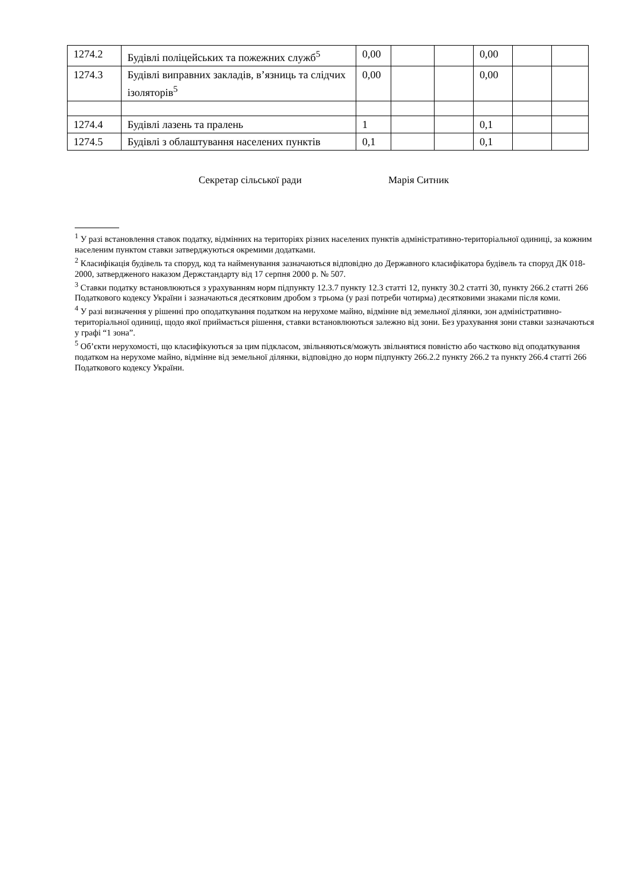| 1274.2 | Будівлі поліцейських та пожежних служб<sup>5</sup> | 0,00 | | | 0,00 | | |
| 1274.3 | Будівлі виправних закладів, в’язниць та слідчих ізоляторів<sup>5</sup> | 0,00 | | | 0,00 | | |
| 1274.4 | Будівлі лазень та пралень | 1 | | | 0,1 | | |
| 1274.5 | Будівлі з облаштування населених пунктів | 0,1 | | | 0,1 | | |
Секретар сільської ради Марія Ситник
<sup>1</sup> У разі встановлення ставок податку, відмінних на територіях різних населених пунктів адміністративно-територіальної одиниці, за кожним населеним пунктом ставки затверджуються окремими додатками.
<sup>2</sup> Класифікація будівель та споруд, код та найменування зазначаються відповідно до Державного класифікатора будівель та споруд ДК 018-2000, затвердженого наказом Держстандарту від 17 серпня 2000 р. № 507.
<sup>3</sup> Ставки податку встановлюються з урахуванням норм підпункту 12.3.7 пункту 12.3 статті 12, пункту 30.2 статті 30, пункту 266.2 статті 266 Податкового кодексу України і зазначаються десятковим дробом з трьома (у разі потреби чотирма) десятковими знаками після коми.
<sup>4</sup> У разі визначення у рішенні про оподаткування податком на нерухоме майно, відмінне від земельної ділянки, зон адміністративно-територіальної одиниці, щодо якої приймається рішення, ставки встановлюються залежно від зони. Без урахування зони ставки зазначаються у графі “1 зона”.
<sup>5</sup> Об’єкти нерухомості, що класифікуються за цим підкласом, звільняються/можуть звільнятися повністю або частково від оподаткування податком на нерухоме майно, відмінне від земельної ділянки, відповідно до норм підпункту 266.2.2 пункту 266.2 та пункту 266.4 статті 266 Податкового кодексу України.